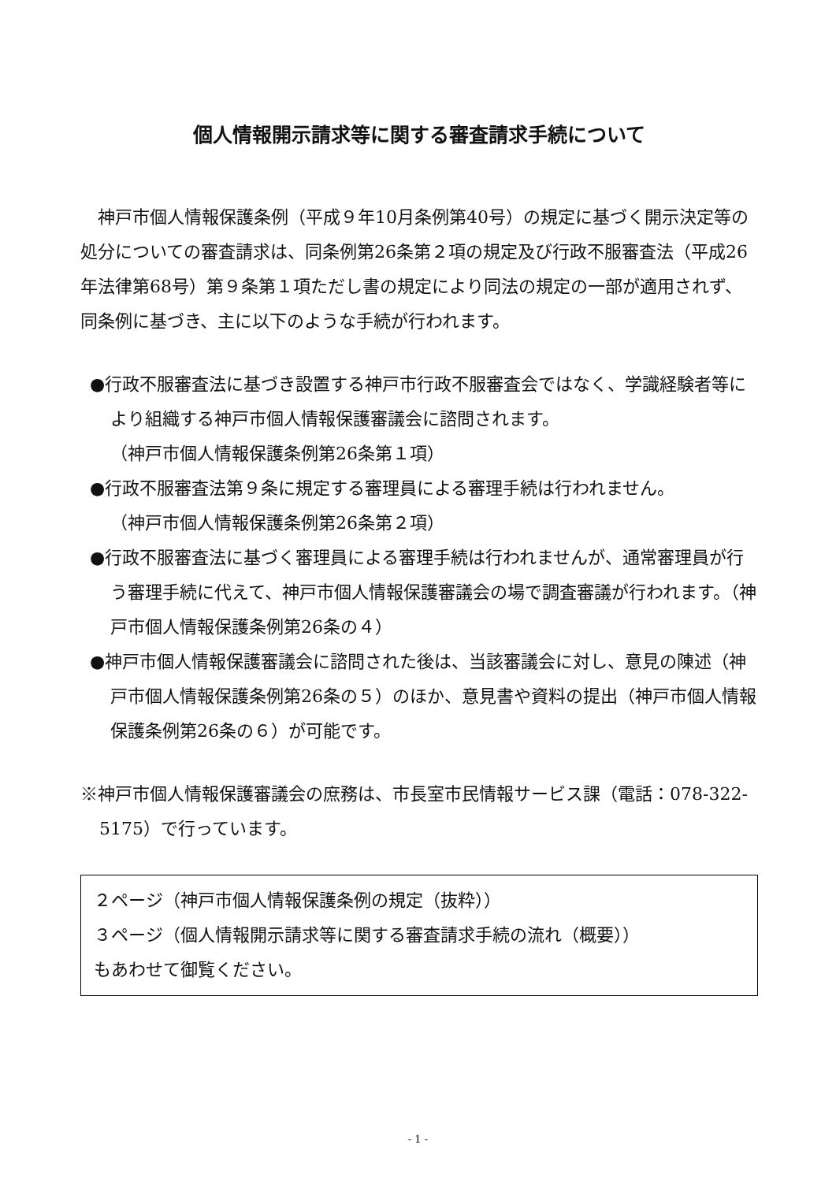個人情報開示請求等に関する審査請求手続について
　神戸市個人情報保護条例（平成９年10月条例第40号）の規定に基づく開示決定等の処分についての審査請求は、同条例第26条第２項の規定及び行政不服審査法（平成26年法律第68号）第９条第１項ただし書の規定により同法の規定の一部が適用されず、同条例に基づき、主に以下のような手続が行われます。
●行政不服審査法に基づき設置する神戸市行政不服審査会ではなく、学識経験者等により組織する神戸市個人情報保護審議会に諮問されます。
（神戸市個人情報保護条例第26条第１項）
●行政不服審査法第９条に規定する審理員による審理手続は行われません。
（神戸市個人情報保護条例第26条第２項）
●行政不服審査法に基づく審理員による審理手続は行われませんが、通常審理員が行う審理手続に代えて、神戸市個人情報保護審議会の場で調査審議が行われます。（神戸市個人情報保護条例第26条の４）
●神戸市個人情報保護審議会に諮問された後は、当該審議会に対し、意見の陳述（神戸市個人情報保護条例第26条の５）のほか、意見書や資料の提出（神戸市個人情報保護条例第26条の６）が可能です。
※神戸市個人情報保護審議会の庶務は、市長室市民情報サービス課（電話：078-322-5175）で行っています。
２ページ（神戸市個人情報保護条例の規定（抜粋））
３ページ（個人情報開示請求等に関する審査請求手続の流れ（概要））
もあわせて御覧ください。
- 1 -